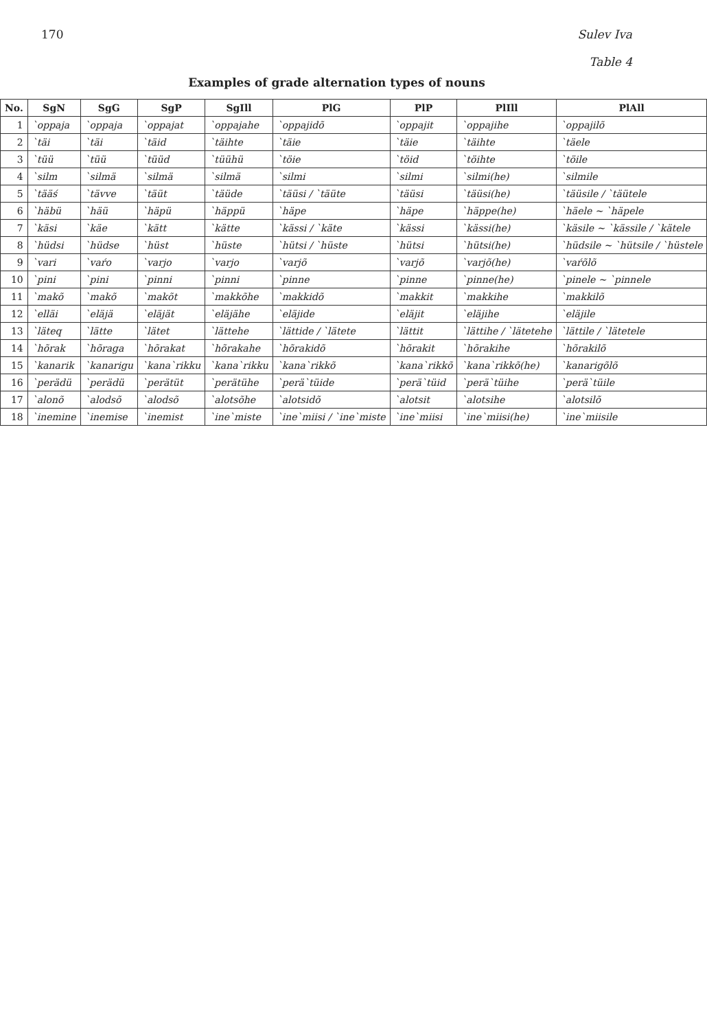170 Sulev Iva
Table 4
Examples of grade alternation types of nouns
| No. | SgN | SgG | SgP | SgIll | PlG | PlP | PlIll | PlAll |
| --- | --- | --- | --- | --- | --- | --- | --- | --- |
| 1 | `oppaja | `oppaja | `oppajat | `oppajahe | `oppajidõ | `oppajit | `oppajihe | `oppajilõ |
| 2 | `täi | `täi | `täid | `täihte | `täie | `täie | `täihte | `täele |
| 3 | `tüü | `tüü | `tüüd | `tüühü | `töie | `töid | `töihte | `töile |
| 4 | `silm | `silmä | `silmä | `silmä | `silmi | `silmi | `silmi(he) | `silmile |
| 5 | `tääś | `tävve | `täüt | `täüde | `täüsi / `täüte | `täüsi | `täüsi(he) | `täüsile / `täütele |
| 6 | `häbü | `häü | `häpü | `häppü | `häpe | `häpe | `häppe(he) | `häele ~ `häpele |
| 7 | `käsi | `käe | `kätt | `kätte | `kässi / `käte | `kässi | `kässi(he) | `käsile ~ `kässile / `kätele |
| 8 | `hüdsi | `hüdse | `hüst | `hüste | `hütsi / `hüste | `hütsi | `hütsi(he) | `hüdsile ~ `hütsile / `hüstele |
| 9 | `vari | `vaŕo | `varjo | `varjo | `varjõ | `varjõ | `varjõ(he) | `vaŕõlõ |
| 10 | `pini | `pini | `pinni | `pinni | `pinne | `pinne | `pinne(he) | `pinele ~ `pinnele |
| 11 | `makõ | `makõ | `makõt | `makkõhe | `makkidõ | `makkit | `makkihe | `makkilõ |
| 12 | `elläi | `eläjä | `eläjät | `eläjähe | `eläjide | `eläjit | `eläjihe | `eläjile |
| 13 | `läteq | `lätte | `lätet | `lättehe | `lättide / `lätete | `lättit | `lättihe / `lätetehe | `lättile / `lätetele |
| 14 | `hõrak | `hõraga | `hõrakat | `hõrakahe | `hõrakidõ | `hõrakit | `hõrakihe | `hõrakilõ |
| 15 | `kanarik | `kanarigu | `kana`rikku | `kana`rikku | `kana`rikkõ | `kana`rikkõ | `kana`rikkõ(he) | `kanarigõlõ |
| 16 | `perädü | `perädü | `perätüt | `perätühe | `perä`tüide | `perä`tüid | `perä`tüihe | `perä`tüile |
| 17 | `alonõ | `alodsõ | `alodsõ | `alotsõhe | `alotsidõ | `alotsit | `alotsihe | `alotsilõ |
| 18 | `inemine | `inemise | `inemist | `ine`miste | `ine`miisi / `ine`miste | `ine`miisi | `ine`miisi(he) | `ine`miisile |